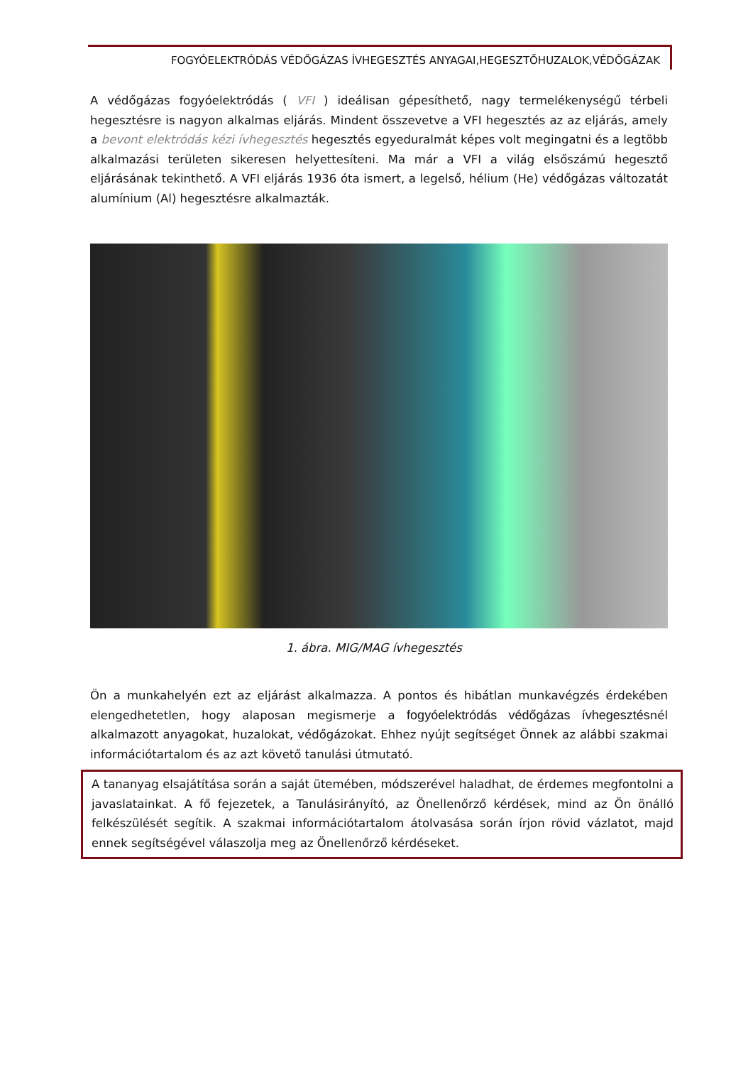FOGYÓELEKTRÓDÁS VÉDŐGÁZAS ÍVHEGESZTÉS ANYAGAI,HEGESZTŐHUZALOK,VÉDŐGÁZAK
A védőgázas fogyóelektródás ( VFI ) ideálisan gépesíthető, nagy termelékenységű térbeli hegesztésre is nagyon alkalmas eljárás. Mindent összevetve a VFI hegesztés az az eljárás, amely a bevont elektródás kézi ívhegesztés hegesztés egyeduralmát képes volt megingatni és a legtöbb alkalmazási területen sikeresen helyettesíteni. Ma már a VFI a világ elsőszámú hegesztő eljárásának tekinthető. A VFI eljárás 1936 óta ismert, a legelső, hélium (He) védőgázas változatát alumínium (Al) hegesztésre alkalmazták.
1. ábra. MIG/MAG ívhegesztés
Ön a munkahelyén ezt az eljárást alkalmazza. A pontos és hibátlan munkavégzés érdekében elengedhetetlen, hogy alaposan megismerje a fogyóelektródás védőgázas ívhegesztésnél alkalmazott anyagokat, huzalokat, védőgázokat. Ehhez nyújt segítséget Önnek az alábbi szakmai információtartalom és az azt követő tanulási útmutató.
A tananyag elsajátítása során a saját ütemében, módszerével haladhat, de érdemes megfontolni a javaslatainkat. A fő fejezetek, a Tanulásirányító, az Önellenőrző kérdések, mind az Ön önálló felkészülését segítik. A szakmai információtartalom átolvasása során írjon rövid vázlatot, majd ennek segítségével válaszolja meg az Önellenőrző kérdéseket.